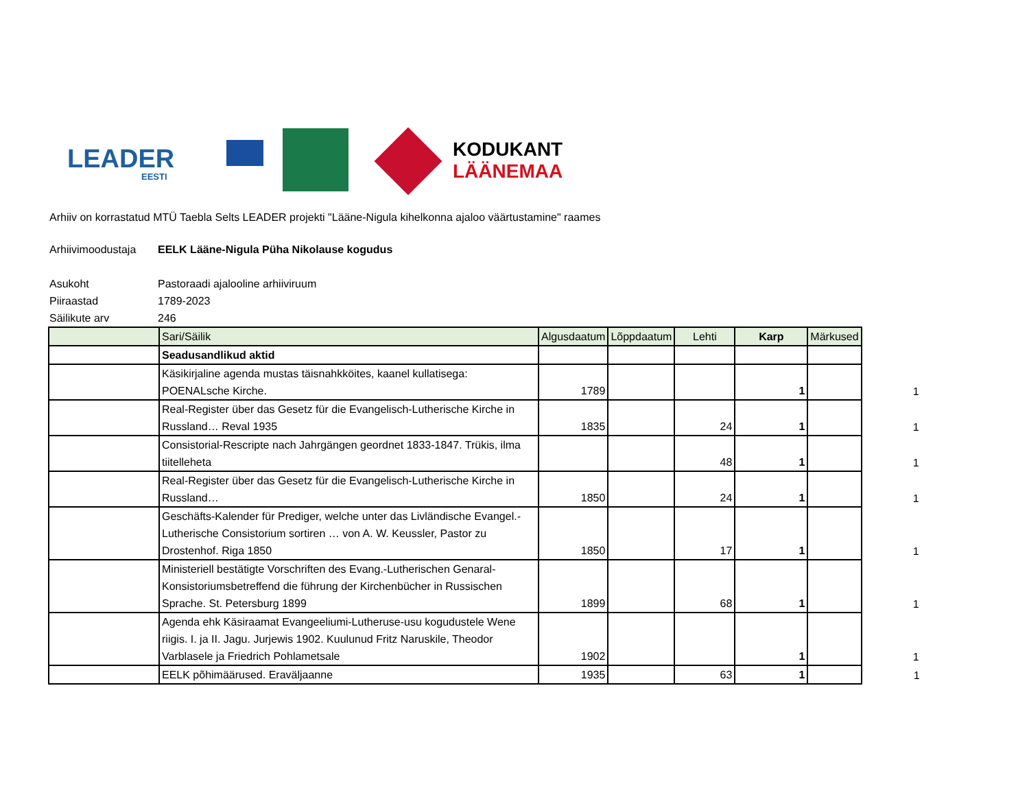LEADER
EESTI
KODUKANT
LÄÄNEMAA
Arhiiv on korrastatud MTÜ Taebla Selts LEADER projekti "Lääne-Nigula kihelkonna ajaloo väärtustamine" raames
Arhiivimoodustaja EELK Lääne-Nigula Püha Nikolause kogudus
Asukoht Pastoraadi ajalooline arhiiviruum
Piiraastad 1789-2023
Säilikute arv 246
| | Sari/Säilik | Algusdaatum | Lõppdaatum | Lehti | Karp | Märkused | |
| | Seadusandlikud aktid | | | | | | |
| | Käsikirjaline agenda mustas täisnahkköites, kaanel kullatisega: POENALsche Kirche. | 1789 | | | 1 | | 1 |
| | Real-Register über das Gesetz für die Evangelisch-Lutherische Kirche in Russland… Reval 1935 | 1835 | | 24 | 1 | | 1 |
| | Consistorial-Rescripte nach Jahrgängen geordnet 1833-1847. Trükis, ilma tiitelleheta | | | 48 | 1 | | 1 |
| | Real-Register über das Gesetz für die Evangelisch-Lutherische Kirche in Russland… | 1850 | | 24 | 1 | | 1 |
| | Geschäfts-Kalender für Prediger, welche unter das Livländische Evangel.-Lutherische Consistorium sortiren … von A. W. Keussler, Pastor zu Drostenhof. Riga 1850 | 1850 | | 17 | 1 | | 1 |
| | Ministeriell bestätigte Vorschriften des Evang.-Lutherischen Genaral-Konsistoriumsbetreffend die führung der Kirchenbücher in Russischen Sprache. St. Petersburg 1899 | 1899 | | 68 | 1 | | 1 |
| | Agenda ehk Käsiraamat Evangeeliumi-Lutheruse-usu kogudustele Wene riigis. I. ja II. Jagu. Jurjewis 1902. Kuulunud Fritz Naruskile, Theodor Varblasele ja Friedrich Pohlametsale | 1902 | | | 1 | | 1 |
| | EELK põhimäärused. Eraväljaanne | 1935 | | 63 | 1 | | 1 |